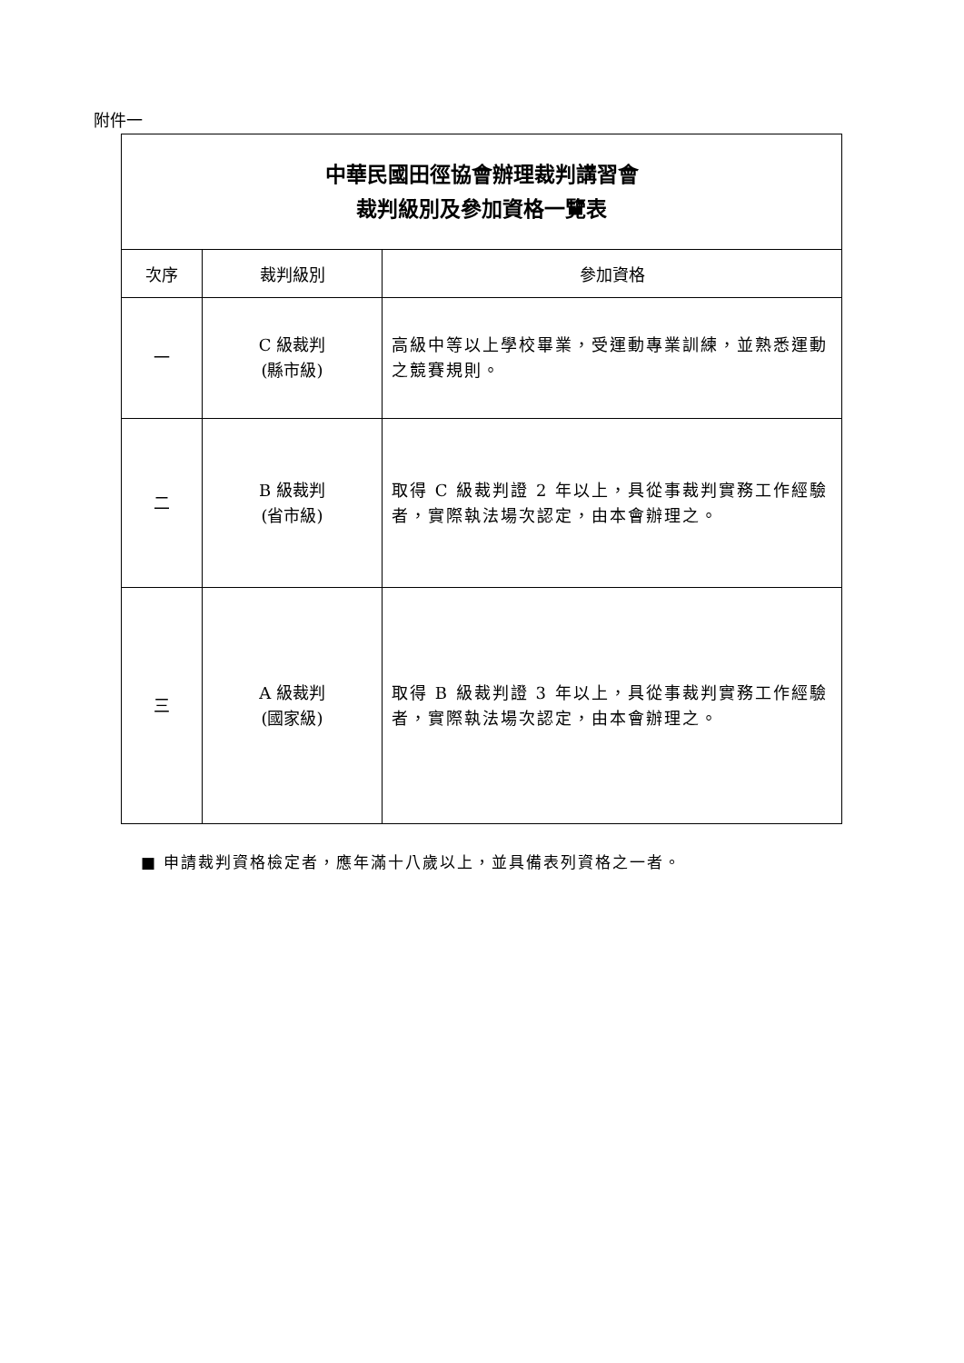附件一
| 中華民國田徑協會辦理裁判講習會 裁判級別及參加資格一覽表 | | |
| 次序 | 裁判級別 | 參加資格 |
| 一 | C 級裁判 (縣市級) | 高級中等以上學校畢業，受運動專業訓練，並熟悉運動之競賽規則。 |
| 二 | B 級裁判 (省市級) | 取得 C 級裁判證 2 年以上，具從事裁判實務工作經驗者，實際執法場次認定，由本會辦理之。 |
| 三 | A 級裁判 (國家級) | 取得 B 級裁判證 3 年以上，具從事裁判實務工作經驗者，實際執法場次認定，由本會辦理之。 |
■ 申請裁判資格檢定者，應年滿十八歲以上，並具備表列資格之一者。